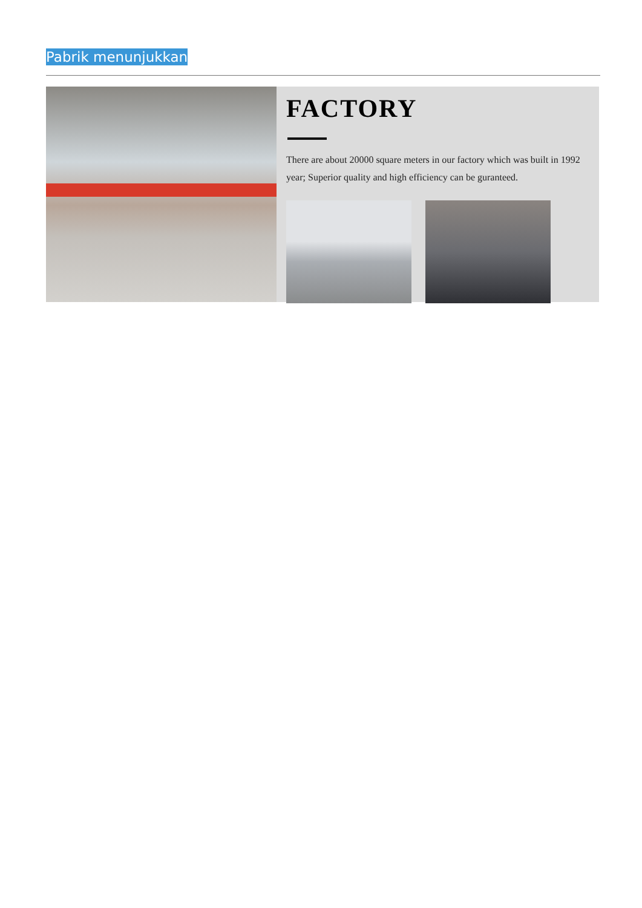Pabrik menunjukkan
FACTORY
There are about 20000 square meters in our factory which was built in 1992 year; Superior quality and high efficiency can be guranteed.